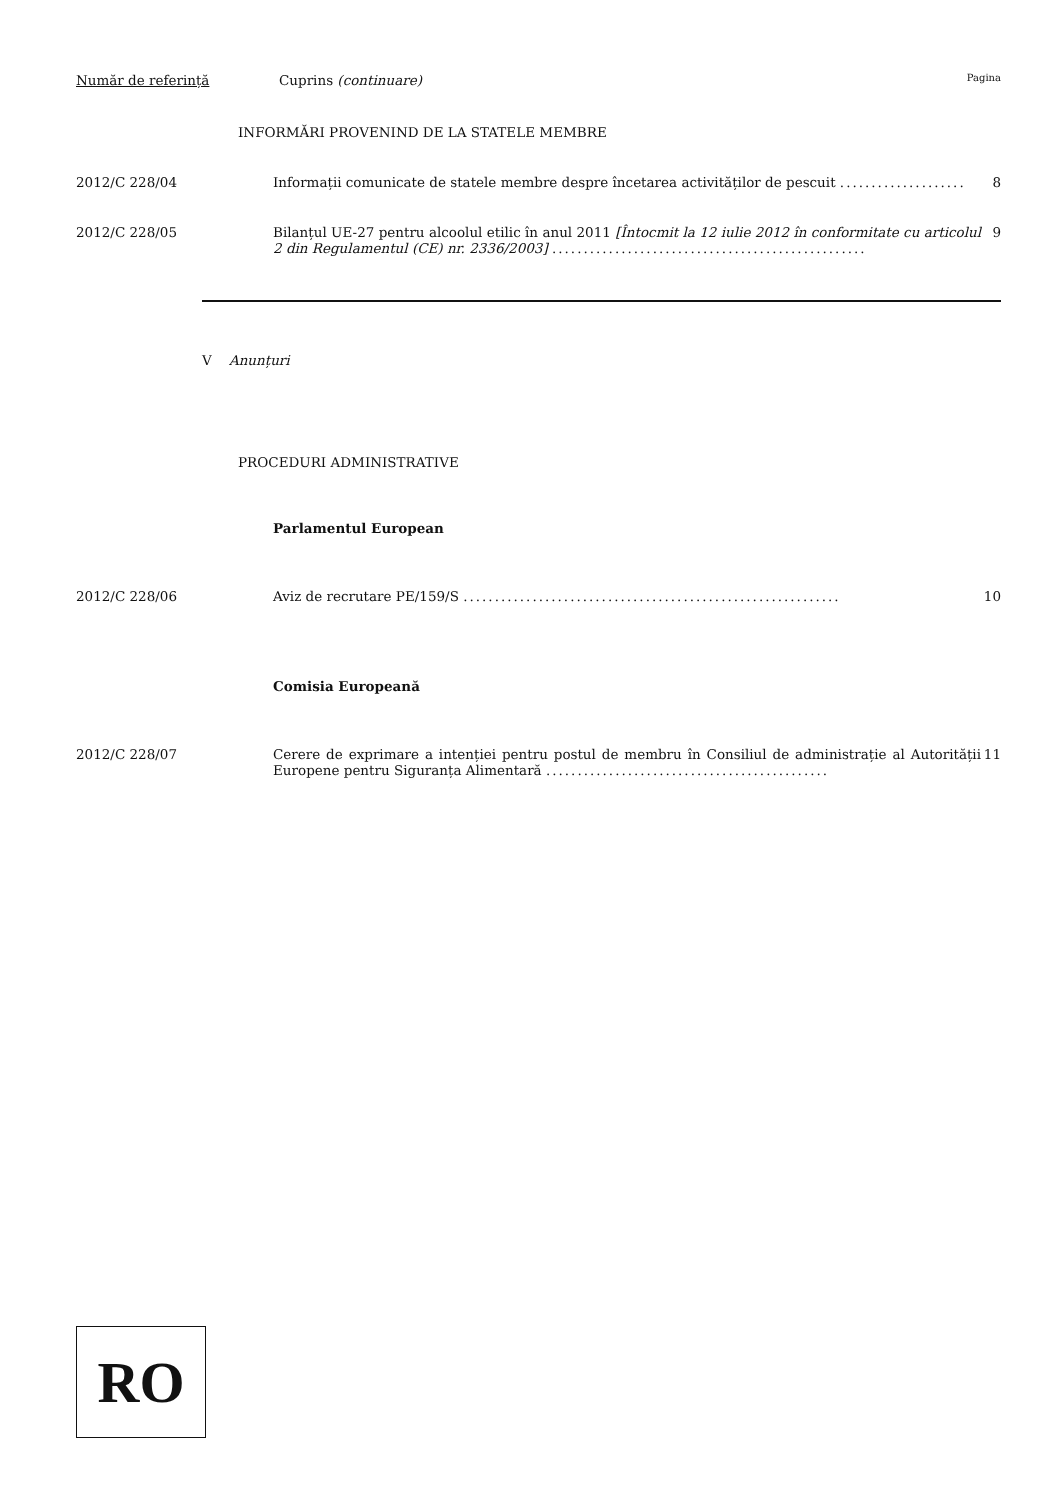Număr de referință Cuprins (continuare) Pagina
INFORMĂRI PROVENIND DE LA STATELE MEMBRE
2012/C 228/04 Informații comunicate de statele membre despre încetarea activităților de pescuit .................... 8
2012/C 228/05 Bilanțul UE-27 pentru alcoolul etilic în anul 2011 [Întocmit la 12 iulie 2012 în conformitate cu articolul 2 din Regulamentul (CE) nr. 2336/2003] .................................................. 9
V Anunțuri
PROCEDURI ADMINISTRATIVE
Parlamentul European
2012/C 228/06 Aviz de recrutare PE/159/S ............................................................ 10
Comisia Europeană
2012/C 228/07 Cerere de exprimare a intenției pentru postul de membru în Consiliul de administrație al Autorității Europene pentru Siguranța Alimentară ............................................. 11
RO